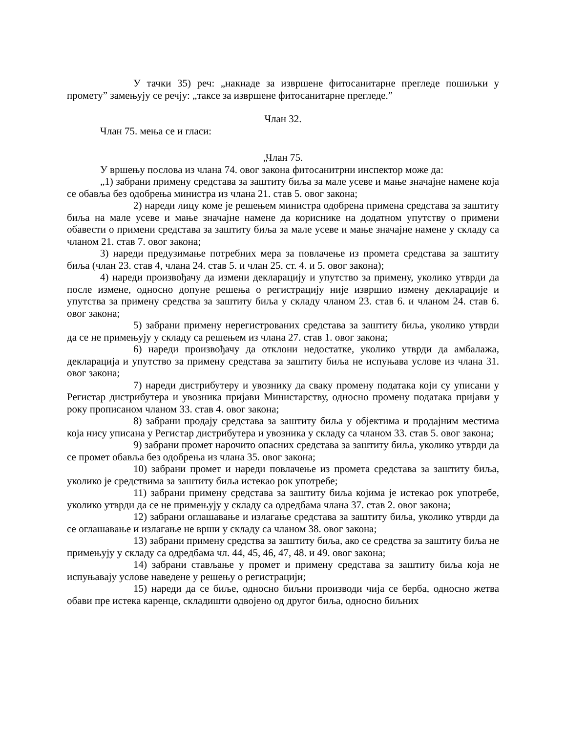У тачки 35) реч: „накнаде за извршене фитосанитарне прегледе пошиљки у промету” замењују се речју: „таксе за извршене фитосанитарне прегледе.”
Члан 32.
Члан 75. мења се и гласи:
„Члан 75.
У вршењу послова из члана 74. овог закона фитосанитрни инспектор може да:
„1) забрани примену средстава за заштиту биља за мале усеве и мање значајне намене која се обавља без одобрења министра из члана 21. став 5. овог закона;
2) нареди лицу коме је решењем министра одобрена примена средстава за заштиту биља на мале усеве и мање значајне намене да кориснике на додатном упутству о примени обавести о примени средстава за заштиту биља за мале усеве и мање значајне намене у складу са чланом 21. став 7. овог закона;
3) нареди предузимање потребних мера за повлачење из промета средстава за заштиту биља (члан 23. став 4, члана 24. став 5. и члан 25. ст. 4. и 5. овог закона);
4) нареди произвођачу да измени декларацију и упутство за примену, уколико утврди да после измене, односно допуне решења о регистрацију није извршио измену декларације и упутства за примену средства за заштиту биља у складу чланом 23. став 6. и чланом 24. став 6. овог закона;
5) забрани примену нерегистрованих средстава за заштиту биља, уколико утврди да се не примењују у складу са решењем из члана 27. став 1. овог закона;
6) нареди произвођачу да отклони недостатке, уколико утврди да амбалажа, декларација и упутство за примену средстава за заштиту биља не испуњава услове из члана 31. овог закона;
7) нареди дистрибутеру и увознику да сваку промену података који су уписани у Регистар дистрибутера и увозника пријави Министарству, односно промену података пријави у року прописаном чланом 33. став 4. овог закона;
8) забрани продају средстава за заштиту биља у објектима и продајним местима која нису уписана у Регистар дистрибутера и увозника у складу са чланом 33. став 5. овог закона;
9) забрани промет нарочито опасних средстава за заштиту биља, уколико утврди да се промет обавља без одобрења из члана 35. овог закона;
10) забрани промет и нареди повлачење из промета средстава за заштиту биља, уколико је средствима за заштиту биља истекао рок употребе;
11) забрани примену средстава за заштиту биља којима је истекао рок употребе, уколико утврди да се не примењују у складу са одредбама члана 37. став 2. овог закона;
12) забрани оглашавање и излагање средстава за заштиту биља, уколико утврди да се оглашавање и излагање не врши у складу са чланом 38. овог закона;
13) забрани примену средства за заштиту биља, ако се средства за заштиту биља не примењују у складу са одредбама чл. 44, 45, 46, 47, 48. и 49. овог закона;
14) забрани стављање у промет и примену средстава за заштиту биља која не испуњавају услове наведене у решењу о регистрацији;
15) нареди да се биље, односно биљни производи чија се берба, односно жетва обави пре истека каренце, складишти одвојено од другог биља, односно биљних